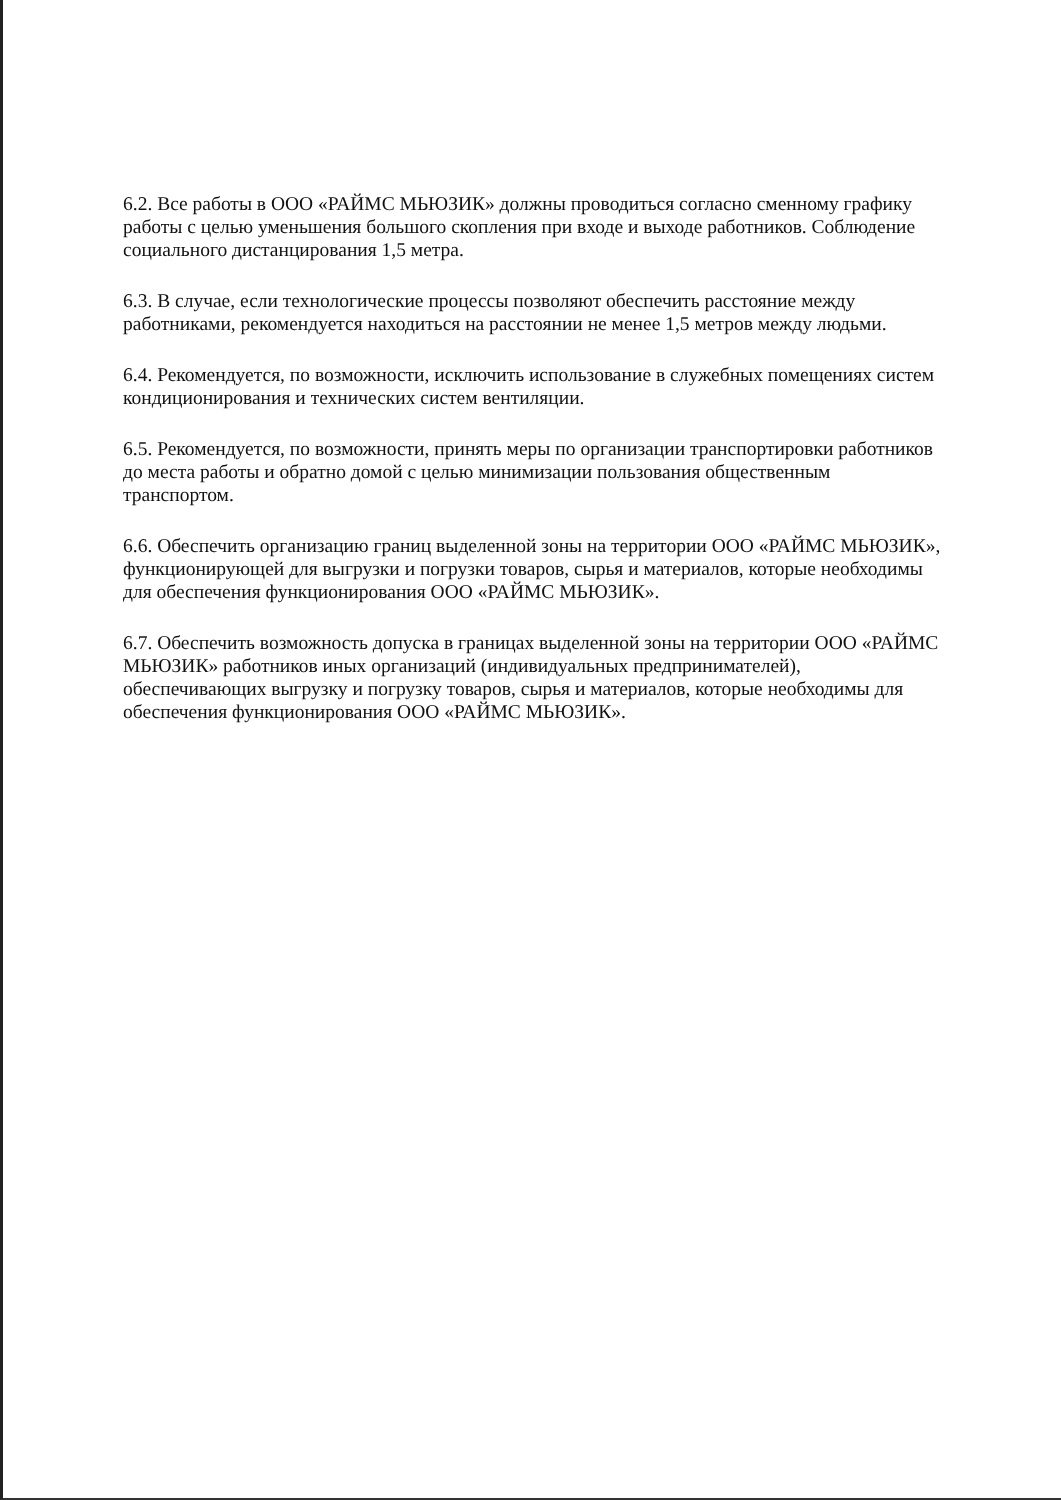6.2. Все работы в ООО «РАЙМС МЬЮЗИК» должны проводиться согласно сменному графику работы с целью уменьшения большого скопления при входе и выходе работников. Соблюдение социального дистанцирования 1,5 метра.
6.3. В случае, если технологические процессы позволяют обеспечить расстояние между работниками, рекомендуется находиться на расстоянии не менее 1,5 метров между людьми.
6.4. Рекомендуется, по возможности, исключить использование в служебных помещениях систем кондиционирования и технических систем вентиляции.
6.5. Рекомендуется, по возможности, принять меры по организации транспортировки работников до места работы и обратно домой с целью минимизации пользования общественным транспортом.
6.6. Обеспечить организацию границ выделенной зоны на территории ООО «РАЙМС МЬЮЗИК», функционирующей для выгрузки и погрузки товаров, сырья и материалов, которые необходимы для обеспечения функционирования ООО «РАЙМС МЬЮЗИК».
6.7. Обеспечить возможность допуска в границах выделенной зоны на территории ООО «РАЙМС МЬЮЗИК» работников иных организаций (индивидуальных предпринимателей), обеспечивающих выгрузку и погрузку товаров, сырья и материалов, которые необходимы для обеспечения функционирования ООО «РАЙМС МЬЮЗИК».